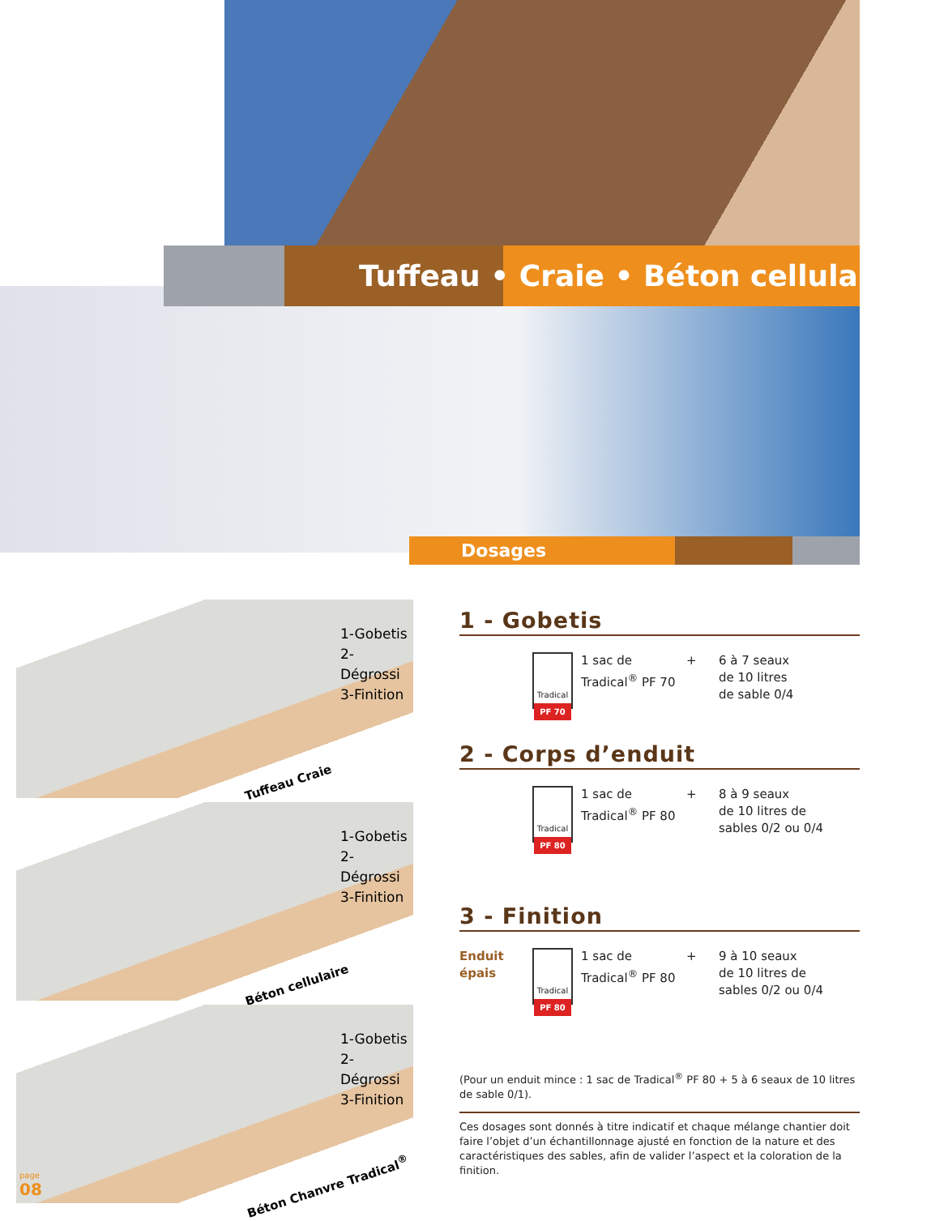Tuffeau • Craie • Béton cellulaire •
Dosages
1-Gobetis
2-Dégrossi
3-Finition
Tuffeau Craie
1-Gobetis
2-Dégrossi
3-Finition
Béton cellulaire
1-Gobetis
2-Dégrossi
3-Finition
Béton Chanvre Tradical<sup>®</sup>
1 - Gobetis
Tradical
PF 70
1 sac de
Tradical<sup>®</sup> PF 70
+ 6 à 7 seaux
de 10 litres
de sable 0/4
2 - Corps d’enduit
Tradical
PF 80
1 sac de
Tradical<sup>®</sup> PF 80
+ 8 à 9 seaux
de 10 litres de
sables 0/2 ou 0/4
3 - Finition
Enduit épais
Tradical
PF 80
1 sac de
Tradical<sup>®</sup> PF 80
+ 9 à 10 seaux
de 10 litres de
sables 0/2 ou 0/4
(Pour un enduit mince : 1 sac de Tradical<sup>®</sup> PF 80 + 5 à 6 seaux de 10 litres de sable 0/1).
Ces dosages sont donnés à titre indicatif et chaque mélange chantier doit faire l’objet d’un échantillonnage ajusté en fonction de la nature et des caractéristiques des sables, afin de valider l’aspect et la coloration de la finition.
page
08